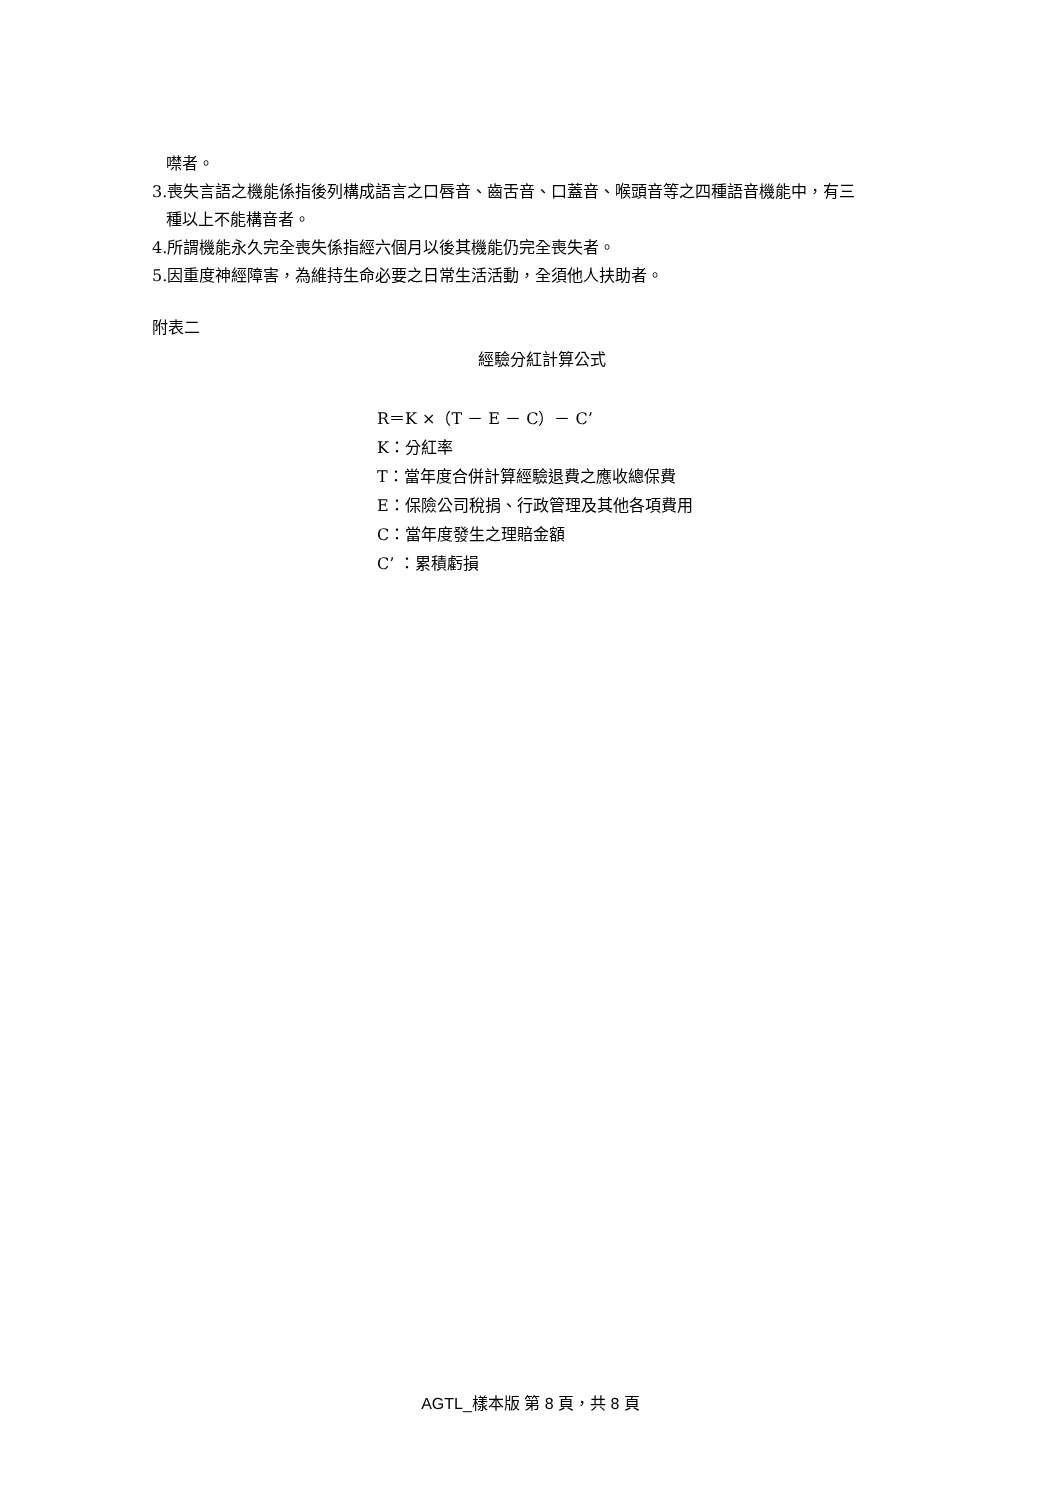噤者。
3.喪失言語之機能係指後列構成語言之口唇音、齒舌音、口蓋音、喉頭音等之四種語音機能中，有三
種以上不能構音者。
4.所謂機能永久完全喪失係指經六個月以後其機能仍完全喪失者。
5.因重度神經障害，為維持生命必要之日常生活活動，全須他人扶助者。
附表二
經驗分紅計算公式
R＝K ×（T － E － C）－ C’
K：分紅率
T：當年度合併計算經驗退費之應收總保費
E：保險公司稅捐、行政管理及其他各項費用
C：當年度發生之理賠金額
C’ ：累積虧損
AGTL_樣本版 第 8 頁，共 8 頁